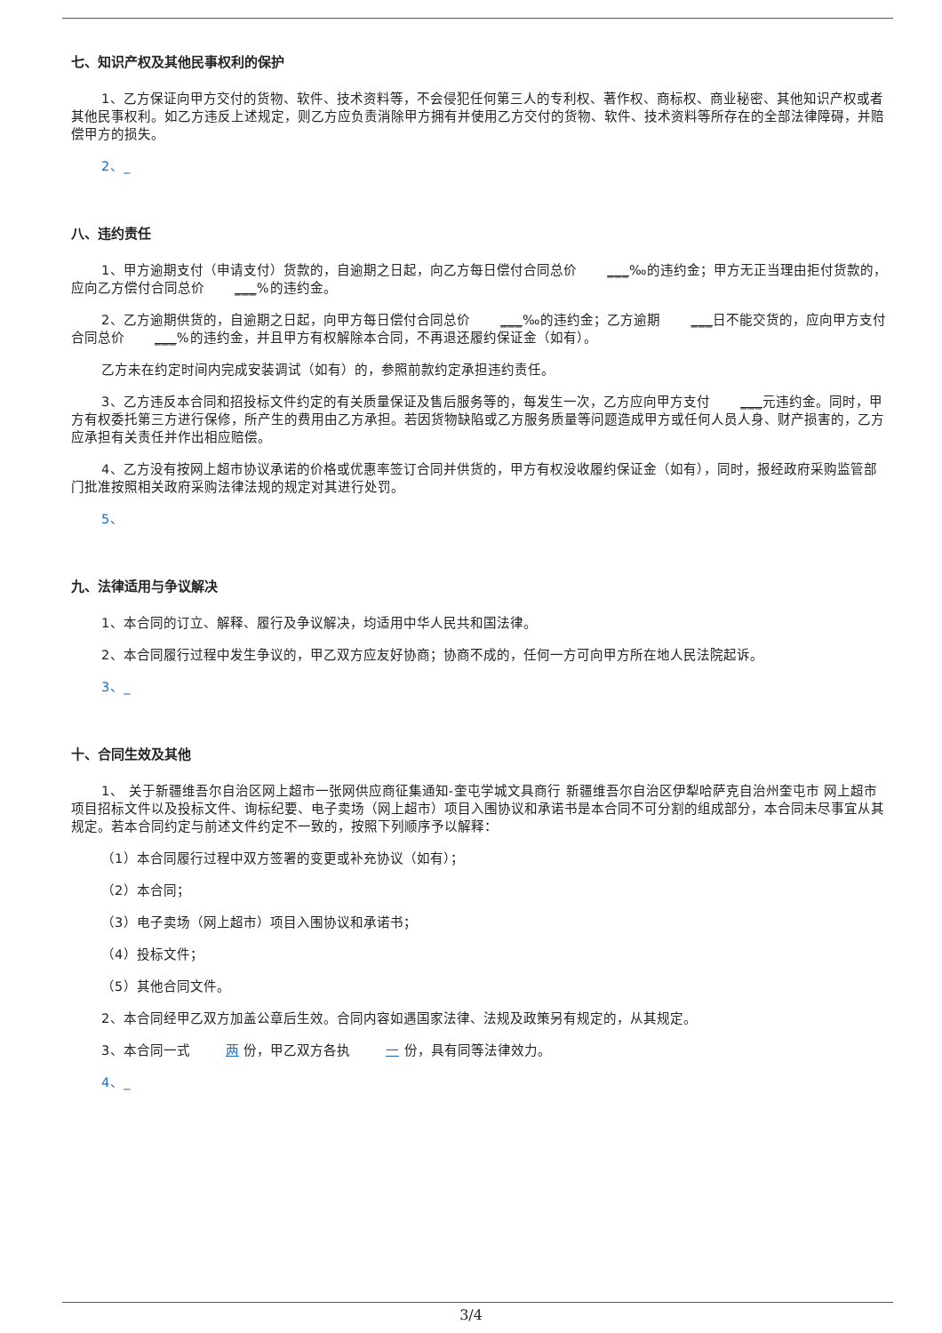七、知识产权及其他民事权利的保护
1、乙方保证向甲方交付的货物、软件、技术资料等，不会侵犯任何第三人的专利权、著作权、商标权、商业秘密、其他知识产权或者其他民事权利。如乙方违反上述规定，则乙方应负责消除甲方拥有并使用乙方交付的货物、软件、技术资料等所存在的全部法律障碍，并赔偿甲方的损失。
2、_
八、违约责任
1、甲方逾期支付（申请支付）货款的，自逾期之日起，向乙方每日偿付合同总价 ___ ‰的违约金；甲方无正当理由拒付货款的，应向乙方偿付合同总价 ___%的违约金。
2、乙方逾期供货的，自逾期之日起，向甲方每日偿付合同总价 ___ ‰的违约金；乙方逾期 ___ 日不能交货的，应向甲方支付合同总价 ___%的违约金，并且甲方有权解除本合同，不再退还履约保证金（如有）。
乙方未在约定时间内完成安装调试（如有）的，参照前款约定承担违约责任。
3、乙方违反本合同和招投标文件约定的有关质量保证及售后服务等的，每发生一次，乙方应向甲方支付 ___ 元违约金。同时，甲方有权委托第三方进行保修，所产生的费用由乙方承担。若因货物缺陷或乙方服务质量等问题造成甲方或任何人员人身、财产损害的，乙方应承担有关责任并作出相应赔偿。
4、乙方没有按网上超市协议承诺的价格或优惠率签订合同并供货的，甲方有权没收履约保证金（如有），同时，报经政府采购监管部门批准按照相关政府采购法律法规的规定对其进行处罚。
5、
九、法律适用与争议解决
1、本合同的订立、解释、履行及争议解决，均适用中华人民共和国法律。
2、本合同履行过程中发生争议的，甲乙双方应友好协商；协商不成的，任何一方可向甲方所在地人民法院起诉。
3、_
十、合同生效及其他
1、 关于新疆维吾尔自治区网上超市一张网供应商征集通知-奎屯学城文具商行 新疆维吾尔自治区伊犁哈萨克自治州奎屯市 网上超市项目招标文件以及投标文件、询标纪要、电子卖场（网上超市）项目入围协议和承诺书是本合同不可分割的组成部分，本合同未尽事宜从其规定。若本合同约定与前述文件约定不一致的，按照下列顺序予以解释：
（1）本合同履行过程中双方签署的变更或补充协议（如有）；
（2）本合同；
（3）电子卖场（网上超市）项目入围协议和承诺书；
（4）投标文件；
（5）其他合同文件。
2、本合同经甲乙双方加盖公章后生效。合同内容如遇国家法律、法规及政策另有规定的，从其规定。
3、本合同一式 两 份，甲乙双方各执 一 份，具有同等法律效力。
4、_
3/4